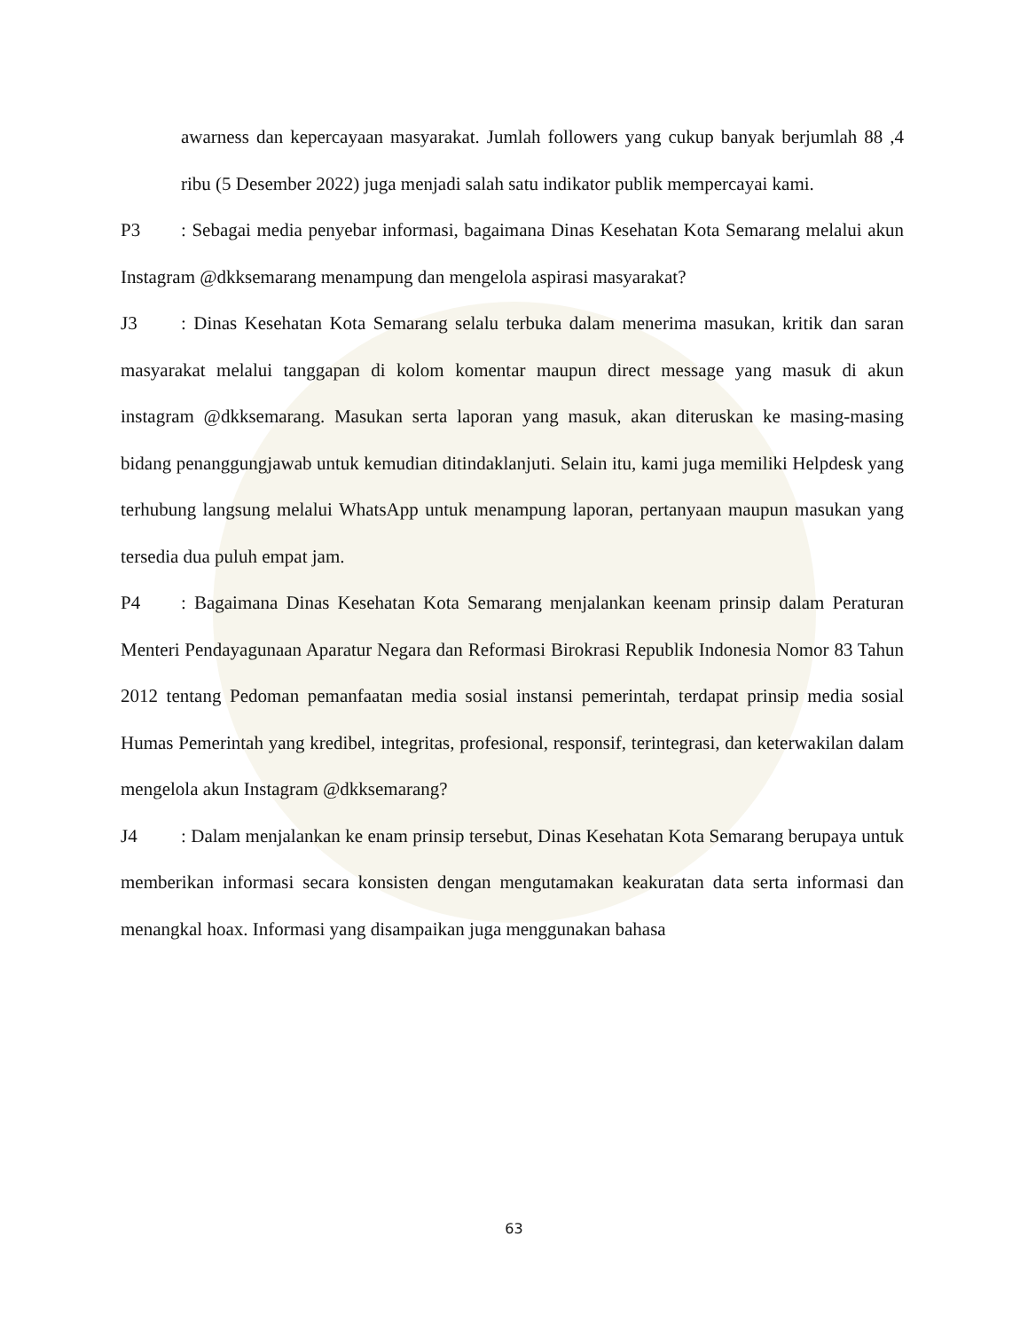awarness dan kepercayaan masyarakat. Jumlah followers yang cukup banyak berjumlah 88 ,4 ribu (5 Desember 2022) juga menjadi salah satu indikator publik mempercayai kami.
P3: Sebagai media penyebar informasi, bagaimana Dinas Kesehatan Kota Semarang melalui akun Instagram @dkksemarang menampung dan mengelola aspirasi masyarakat?
J3: Dinas Kesehatan Kota Semarang selalu terbuka dalam menerima masukan, kritik dan saran masyarakat melalui tanggapan di kolom komentar maupun direct message yang masuk di akun instagram @dkksemarang. Masukan serta laporan yang masuk, akan diteruskan ke masing-masing bidang penanggungjawab untuk kemudian ditindaklanjuti. Selain itu, kami juga memiliki Helpdesk yang terhubung langsung melalui WhatsApp untuk menampung laporan, pertanyaan maupun masukan yang tersedia dua puluh empat jam.
P4: Bagaimana Dinas Kesehatan Kota Semarang menjalankan keenam prinsip dalam Peraturan Menteri Pendayagunaan Aparatur Negara dan Reformasi Birokrasi Republik Indonesia Nomor 83 Tahun 2012 tentang Pedoman pemanfaatan media sosial instansi pemerintah, terdapat prinsip media sosial Humas Pemerintah yang kredibel, integritas, profesional, responsif, terintegrasi, dan keterwakilan dalam mengelola akun Instagram @dkksemarang?
J4: Dalam menjalankan ke enam prinsip tersebut, Dinas Kesehatan Kota Semarang berupaya untuk memberikan informasi secara konsisten dengan mengutamakan keakuratan data serta informasi dan menangkal hoax. Informasi yang disampaikan juga menggunakan bahasa
63